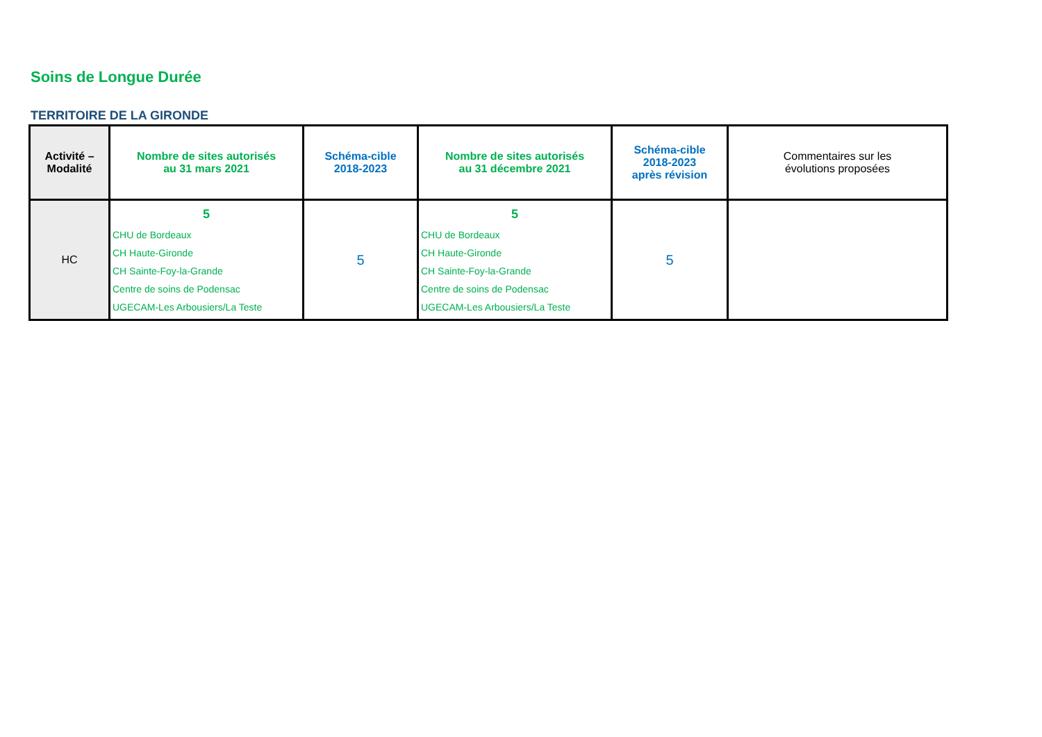Soins de Longue Durée
TERRITOIRE DE LA GIRONDE
| Activité – Modalité | Nombre de sites autorisés au 31 mars 2021 | Schéma-cible 2018-2023 | Nombre de sites autorisés au 31 décembre 2021 | Schéma-cible 2018-2023 après révision | Commentaires sur les évolutions proposées |
| --- | --- | --- | --- | --- | --- |
| HC | 5 CHU de Bordeaux CH Haute-Gironde CH Sainte-Foy-la-Grande Centre de soins de Podensac UGECAM-Les Arbousiers/La Teste | 5 | 5 CHU de Bordeaux CH Haute-Gironde CH Sainte-Foy-la-Grande Centre de soins de Podensac UGECAM-Les Arbousiers/La Teste | 5 | |